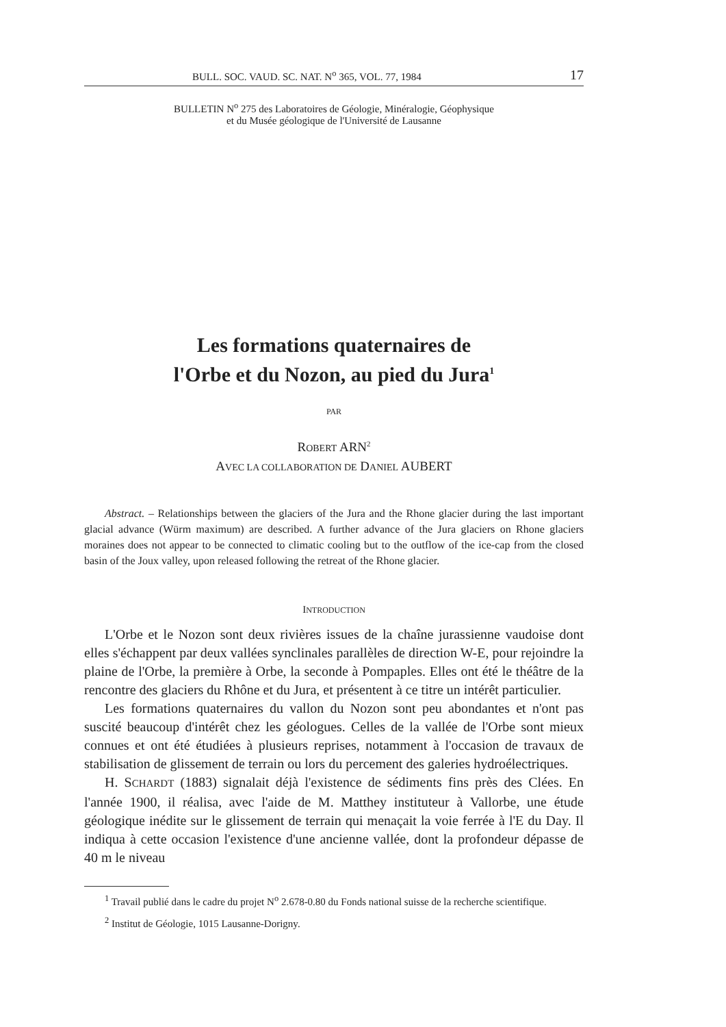BULL. SOC. VAUD. SC. NAT. N<sup>o</sup> 365, VOL. 77, 1984 17
BULLETIN N<sup>o</sup> 275 des Laboratoires de Géologie, Minéralogie, Géophysique
et du Musée géologique de l'Université de Lausanne
Les formations quaternaires de
l'Orbe et du Nozon, au pied du Jura<sup>1</sup>
PAR
ROBERT ARN<sup>2</sup>
AVEC LA COLLABORATION DE DANIEL AUBERT
Abstract. – Relationships between the glaciers of the Jura and the Rhone glacier during the last important glacial advance (Würm maximum) are described. A further advance of the Jura glaciers on Rhone glaciers moraines does not appear to be connected to climatic cooling but to the outflow of the ice-cap from the closed basin of the Joux valley, upon released following the retreat of the Rhone glacier.
INTRODUCTION
L'Orbe et le Nozon sont deux rivières issues de la chaîne jurassienne vaudoise dont elles s'échappent par deux vallées synclinales parallèles de direction W-E, pour rejoindre la plaine de l'Orbe, la première à Orbe, la seconde à Pompaples. Elles ont été le théâtre de la rencontre des glaciers du Rhône et du Jura, et présentent à ce titre un intérêt particulier.
Les formations quaternaires du vallon du Nozon sont peu abondantes et n'ont pas suscité beaucoup d'intérêt chez les géologues. Celles de la vallée de l'Orbe sont mieux connues et ont été étudiées à plusieurs reprises, notamment à l'occasion de travaux de stabilisation de glissement de terrain ou lors du percement des galeries hydroélectriques.
H. SCHARDT (1883) signalait déjà l'existence de sédiments fins près des Clées. En l'année 1900, il réalisa, avec l'aide de M. Matthey instituteur à Vallorbe, une étude géologique inédite sur le glissement de terrain qui menaçait la voie ferrée à l'E du Day. Il indiqua à cette occasion l'existence d'une ancienne vallée, dont la profondeur dépasse de 40 m le niveau
<sup>1</sup> Travail publié dans le cadre du projet N<sup>o</sup> 2.678-0.80 du Fonds national suisse de la recherche scientifique.
<sup>2</sup> Institut de Géologie, 1015 Lausanne-Dorigny.